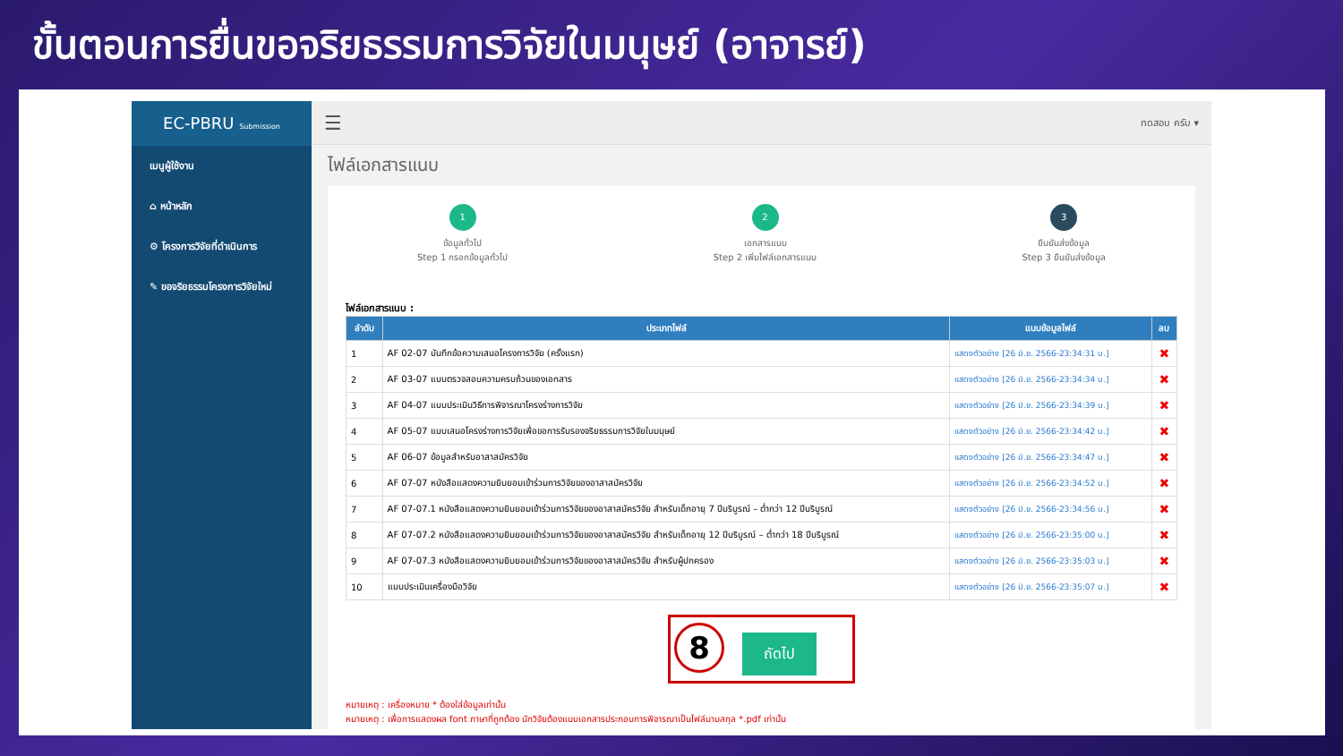ขั้นตอนการยื่นขอจริยธรรมการวิจัยในมนุษย์ (อาจารย์)
EC-PBRU Submission
เมนูผู้ใช้งาน
⌂ หน้าหลัก
⚙ โครงการวิจัยที่ดำเนินการ
✎ ขอจริยธรรมโครงการวิจัยใหม่
☰ ทดสอบ ครับ ▾
ไฟล์เอกสารแนบ
1
ข้อมูลทั่วไป
Step 1 กรอกข้อมูลทั่วไป
2
เอกสารแนบ
Step 2 เพิ่มไฟล์เอกสารแนบ
3
ยืนยันส่งข้อมูล
Step 3 ยืนยันส่งข้อมูล
ไฟล์เอกสารแนบ :
| ลำดับ | ประเภทไฟล์ | แนบข้อมูลไฟล์ | ลบ |
| --- | --- | --- | --- |
| 1 | AF 02-07 บันทึกข้อความเสนอโครงการวิจัย (ครั้งแรก) | แสดงตัวอย่าง [26 มิ.ย. 2566-23:34:31 น.] | ✖ |
| 2 | AF 03-07 แบบตรวจสอบความครบถ้วนของเอกสาร | แสดงตัวอย่าง [26 มิ.ย. 2566-23:34:34 น.] | ✖ |
| 3 | AF 04-07 แบบประเมินวิธีการพิจารณาโครงร่างการวิจัย | แสดงตัวอย่าง [26 มิ.ย. 2566-23:34:39 น.] | ✖ |
| 4 | AF 05-07 แบบเสนอโครงร่างการวิจัยเพื่อขอการรับรองจริยธรรมการวิจัยในมนุษย์ | แสดงตัวอย่าง [26 มิ.ย. 2566-23:34:42 น.] | ✖ |
| 5 | AF 06-07 ข้อมูลสำหรับอาสาสมัครวิจัย | แสดงตัวอย่าง [26 มิ.ย. 2566-23:34:47 น.] | ✖ |
| 6 | AF 07-07 หนังสือแสดงความยินยอมเข้าร่วมการวิจัยของอาสาสมัครวิจัย | แสดงตัวอย่าง [26 มิ.ย. 2566-23:34:52 น.] | ✖ |
| 7 | AF 07-07.1 หนังสือแสดงความยินยอมเข้าร่วมการวิจัยของอาสาสมัครวิจัย สำหรับเด็กอายุ 7 ปีบริบูรณ์ – ต่ำกว่า 12 ปีบริบูรณ์ | แสดงตัวอย่าง [26 มิ.ย. 2566-23:34:56 น.] | ✖ |
| 8 | AF 07-07.2 หนังสือแสดงความยินยอมเข้าร่วมการวิจัยของอาสาสมัครวิจัย สำหรับเด็กอายุ 12 ปีบริบูรณ์ – ต่ำกว่า 18 ปีบริบูรณ์ | แสดงตัวอย่าง [26 มิ.ย. 2566-23:35:00 น.] | ✖ |
| 9 | AF 07-07.3 หนังสือแสดงความยินยอมเข้าร่วมการวิจัยของอาสาสมัครวิจัย สำหรับผู้ปกครอง | แสดงตัวอย่าง [26 มิ.ย. 2566-23:35:03 น.] | ✖ |
| 10 | แบบประเมินเครื่องมือวิจัย | แสดงตัวอย่าง [26 มิ.ย. 2566-23:35:07 น.] | ✖ |
8 ถัดไป
หมายเหตุ : เครื่องหมาย * ต้องใส่ข้อมูลเท่านั้น
หมายเหตุ : เพื่อการแสดงผล font ภาษาที่ถูกต้อง นักวิจัยต้องแนบเอกสารประกอบการพิจารณาเป็นไฟล์นามสกุล *.pdf เท่านั้น